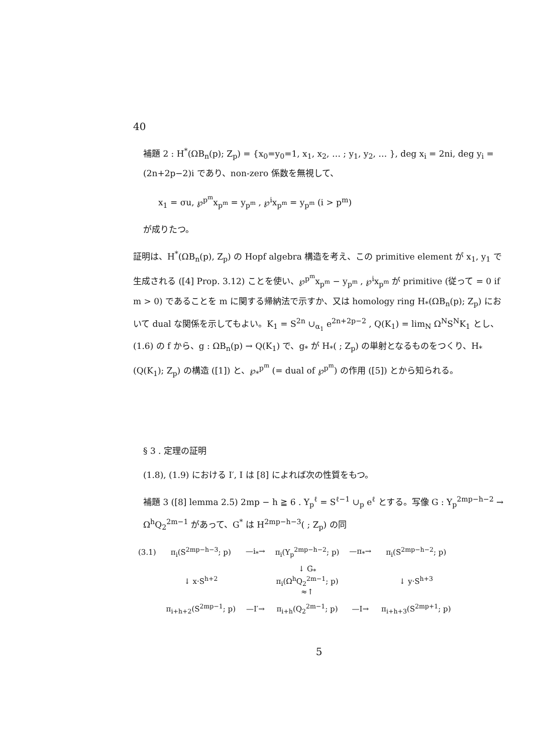40
補題 2 : H<sup>*</sup>(ΩB<sub>n</sub>(p); Z<sub>p</sub>) = {x<sub>0</sub>=y<sub>0</sub>=1, x<sub>1</sub>, x<sub>2</sub>, … ; y<sub>1</sub>, y<sub>2</sub>, … }, deg x<sub>i</sub> = 2ni, deg y<sub>i</sub> = (2n+2p−2)i であり、non-zero 係数を無視して、
x<sub>1</sub> = σu, ℘<sup>p<sup>m</sup></sup>x<sub>p<sup>m</sup></sub> = y<sub>p<sup>m</sup></sub> , ℘<sup>i</sup>x<sub>p<sup>m</sup></sub> = y<sub>p<sup>m</sup></sub> (i > p<sup>m</sup>)
が成りたつ。
証明は、H<sup>*</sup>(ΩB<sub>n</sub>(p), Z<sub>p</sub>) の Hopf algebra 構造を考え、この primitive element が x<sub>1</sub>, y<sub>1</sub> で生成される ([4] Prop. 3.12) ことを使い、℘<sup>p<sup>m</sup></sup>x<sub>p<sup>m</sup></sub> − y<sub>p<sup>m</sup></sub> , ℘<sup>i</sup>x<sub>p<sup>m</sup></sub> が primitive (従って = 0 if m > 0) であることを m に関する帰納法で示すか、又は homology ring H<sub>*</sub>(ΩB<sub>n</sub>(p); Z<sub>p</sub>) において dual な関係を示してもよい。K<sub>1</sub> = S<sup>2n</sup> ∪<sub>α<sub>1</sub></sub> e<sup>2n+2p−2</sup> , Q(K<sub>1</sub>) = lim<sub>N</sub> Ω<sup>N</sup>S<sup>N</sup>K<sub>1</sub> とし、(1.6) の f から、g : ΩB<sub>n</sub>(p) → Q(K<sub>1</sub>) で、g<sub>*</sub> が H<sub>*</sub>( ; Z<sub>p</sub>) の単射となるものをつくり、H<sub>*</sub>(Q(K<sub>1</sub>); Z<sub>p</sub>) の構造 ([1]) と、℘<sub>*</sub><sup>p<sup>m</sup></sup> (= dual of ℘<sup>p<sup>m</sup></sup>) の作用 ([5]) とから知られる。
§ 3 . 定理の証明
(1.8), (1.9) における I′, I は [8] によれば次の性質をもつ。
補題 3 ([8] lemma 2.5) 2mp − h ≧ 6 . Y<sub>p</sub><sup>ℓ</sup> = S<sup>ℓ−1</sup> ∪<sub>p</sub> e<sup>ℓ</sup> とする。写像 G : Y<sub>p</sub><sup>2mp−h−2</sup> → Ω<sup>h</sup>Q<sub>2</sub><sup>2m−1</sup> があって、G<sup>*</sup> は H<sup>2mp−h−3</sup>( ; Z<sub>p</sub>) の同
| (3.1) | π<sub>i</sub>(S<sup>2mp−h−3</sup>; p) | —i<sub>*</sub>→ | π<sub>i</sub>(Y<sub>p</sub><sup>2mp−h−2</sup>; p) | —π<sub>*</sub>→ | π<sub>i</sub>(S<sup>2mp−h−2</sup>; p) |
| | ↓ x·S<sup>h+2</sup> | | ↓ G<sub>*</sub> π<sub>i</sub>(Ω<sup>h</sup>Q<sub>2</sub><sup>2m−1</sup>; p) ≈↑ | | ↓ y·S<sup>h+3</sup> |
| | π<sub>i+h+2</sub>(S<sup>2mp−1</sup>; p) | —I′→ | π<sub>i+h</sub>(Q<sub>2</sub><sup>2m−1</sup>; p) | —I→ | π<sub>i+h+3</sub>(S<sup>2mp+1</sup>; p) |
5